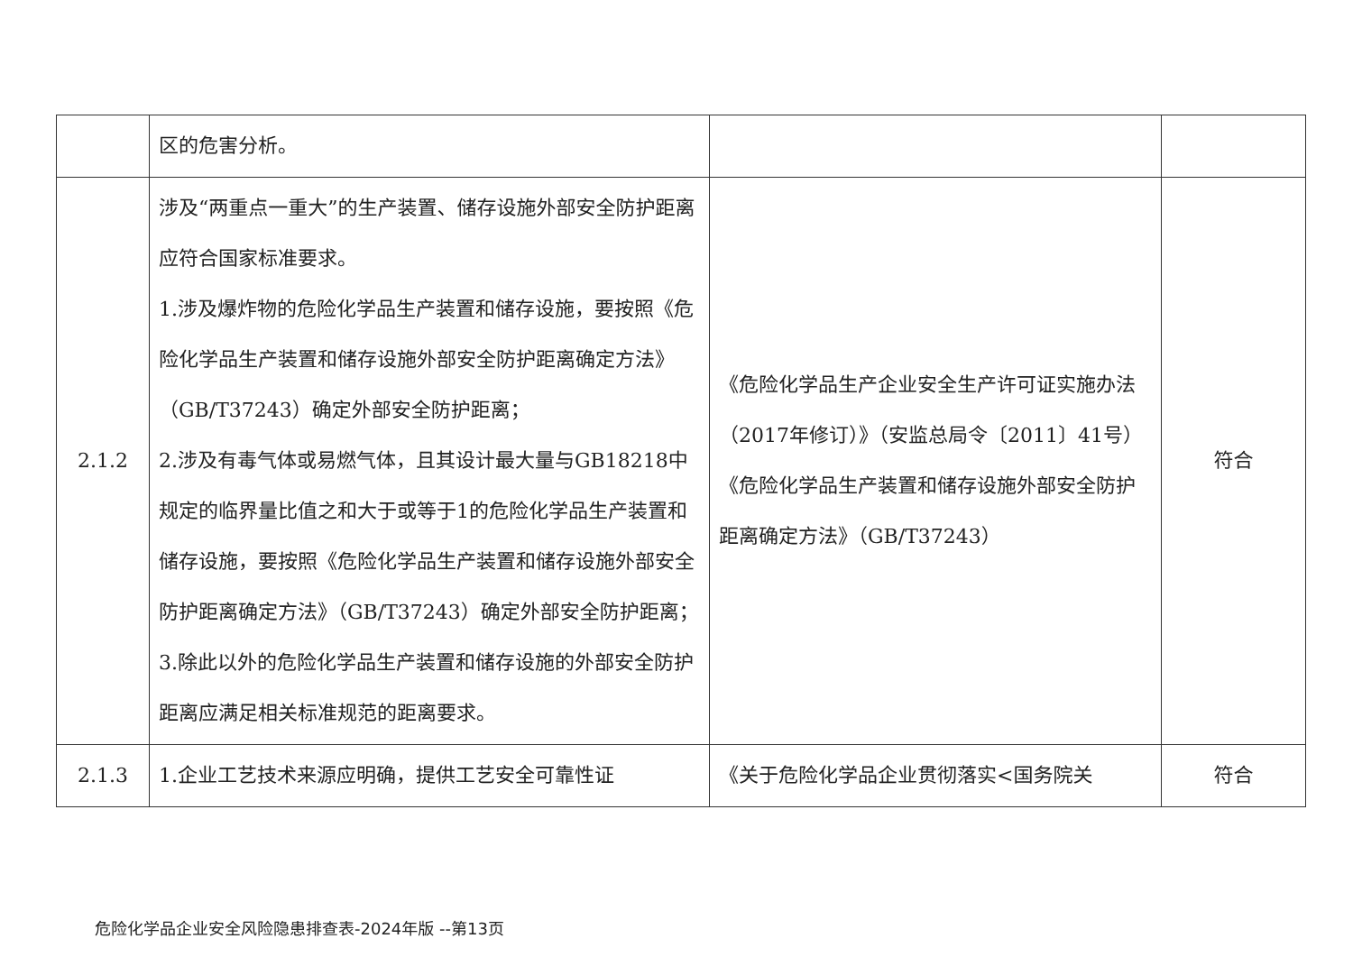| | 区的危害分析。 | | |
| 2.1.2 | 涉及“两重点一重大”的生产装置、储存设施外部安全防护距离应符合国家标准要求。 1.涉及爆炸物的危险化学品生产装置和储存设施，要按照《危险化学品生产装置和储存设施外部安全防护距离确定方法》（GB/T37243）确定外部安全防护距离； 2.涉及有毒气体或易燃气体，且其设计最大量与GB18218中规定的临界量比值之和大于或等于1的危险化学品生产装置和储存设施，要按照《危险化学品生产装置和储存设施外部安全防护距离确定方法》（GB/T37243）确定外部安全防护距离； 3.除此以外的危险化学品生产装置和储存设施的外部安全防护距离应满足相关标准规范的距离要求。 | 《危险化学品生产企业安全生产许可证实施办法（2017年修订）》（安监总局令〔2011〕41号） 《危险化学品生产装置和储存设施外部安全防护距离确定方法》（GB/T37243） | 符合 |
| 2.1.3 | 1.企业工艺技术来源应明确，提供工艺安全可靠性证 | 《关于危险化学品企业贯彻落实<国务院关 | 符合 |
危险化学品企业安全风险隐患排查表-2024年版 --第13页